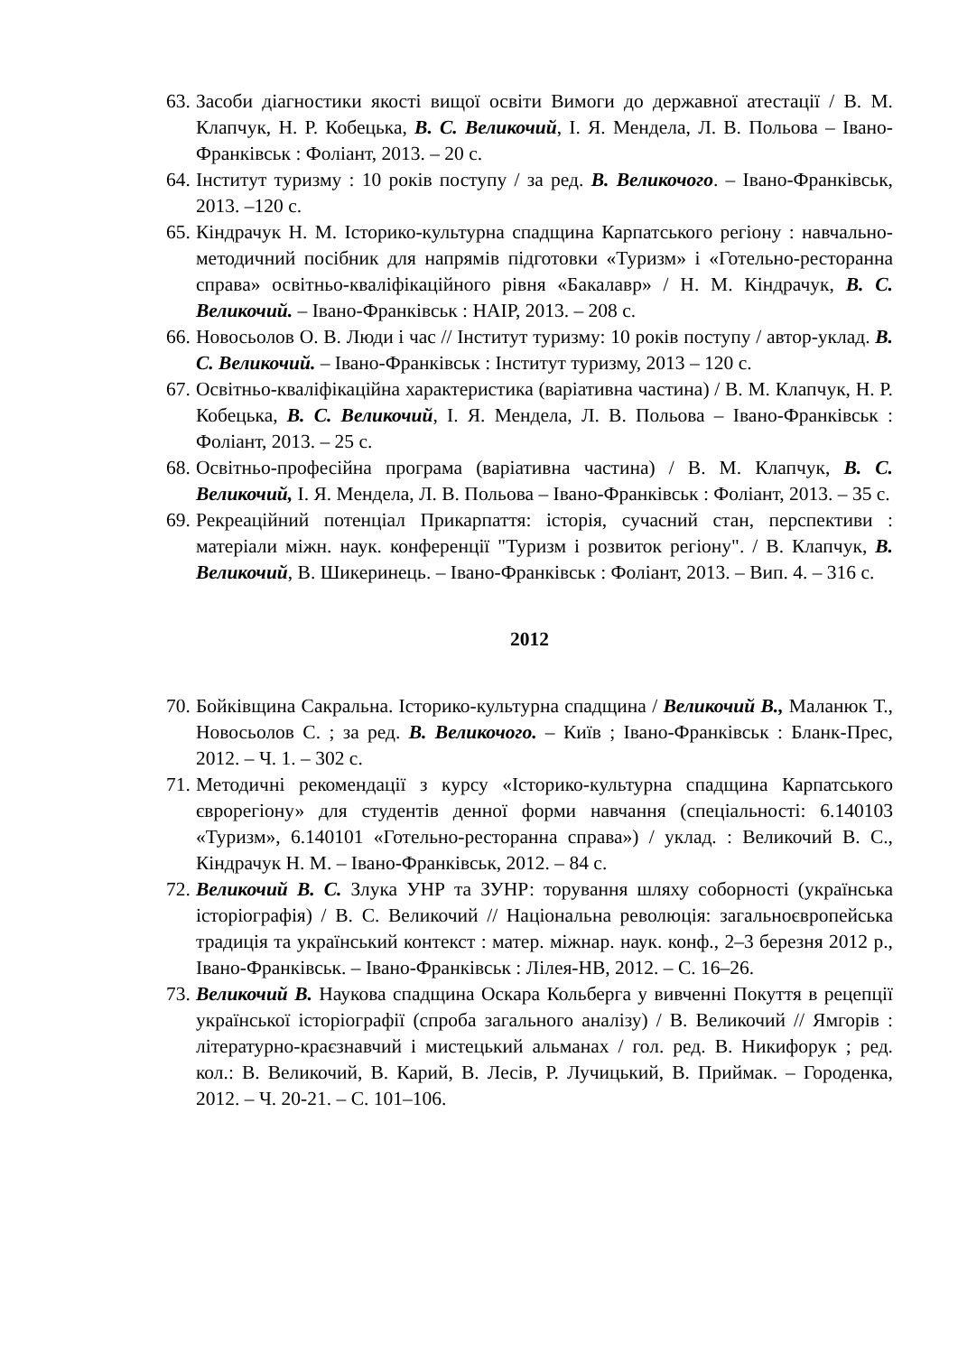63. Засоби діагностики якості вищої освіти Вимоги до державної атестації / В. М. Клапчук, Н. Р. Кобецька, В. С. Великочий, І. Я. Мендела, Л. В. Польова – Івано-Франківськ : Фоліант, 2013. – 20 с.
64. Інститут туризму : 10 років поступу / за ред. В. Великочого. – Івано-Франківськ, 2013. –120 с.
65. Кіндрачук Н. М. Історико-культурна спадщина Карпатського регіону : навчально-методичний посібник для напрямів підготовки «Туризм» і «Готельно-ресторанна справа» освітньо-кваліфікаційного рівня «Бакалавр» / Н. М. Кіндрачук, В. С. Великочий. – Івано-Франківськ : НАІР, 2013. – 208 с.
66. Новосьолов О. В. Люди і час // Інститут туризму: 10 років поступу / автор-уклад. В. С. Великочий. – Івано-Франківськ : Інститут туризму, 2013 – 120 с.
67. Освітньо-кваліфікаційна характеристика (варіативна частина) / В. М. Клапчук, Н. Р. Кобецька, В. С. Великочий, І. Я. Мендела, Л. В. Польова – Івано-Франківськ : Фоліант, 2013. – 25 с.
68. Освітньо-професійна програма (варіативна частина) / В. М. Клапчук, В. С. Великочий, І. Я. Мендела, Л. В. Польова – Івано-Франківськ : Фоліант, 2013. – 35 с.
69. Рекреаційний потенціал Прикарпаття: історія, сучасний стан, перспективи : матеріали міжн. наук. конференції "Туризм і розвиток регіону". / В. Клапчук, В. Великочий, В. Шикеринець. – Івано-Франківськ : Фоліант, 2013. – Вип. 4. – 316 с.
2012
70. Бойківщина Сакральна. Історико-культурна спадщина / Великочий В., Маланюк Т., Новосьолов С. ; за ред. В. Великочого. – Київ ; Івано-Франківськ : Бланк-Прес, 2012. – Ч. 1. – 302 с.
71. Методичні рекомендації з курсу «Історико-культурна спадщина Карпатського єврорегіону» для студентів денної форми навчання (спеціальності: 6.140103 «Туризм», 6.140101 «Готельно-ресторанна справа») / уклад. : Великочий В. С., Кіндрачук Н. М. – Івано-Франківськ, 2012. – 84 с.
72. Великочий В. С. Злука УНР та ЗУНР: торування шляху соборності (українська історіографія) / В. С. Великочий // Національна революція: загальноєвропейська традиція та український контекст : матер. міжнар. наук. конф., 2–3 березня 2012 р., Івано-Франківськ. – Івано-Франківськ : Лілея-НВ, 2012. – С. 16–26.
73. Великочий В. Наукова спадщина Оскара Кольберга у вивченні Покуття в рецепції української історіографії (спроба загального аналізу) / В. Великочий // Ямгорів : літературно-краєзнавчий і мистецький альманах / гол. ред. В. Никифорук ; ред. кол.: В. Великочий, В. Карий, В. Лесів, Р. Лучицький, В. Приймак. – Городенка, 2012. – Ч. 20-21. – С. 101–106.